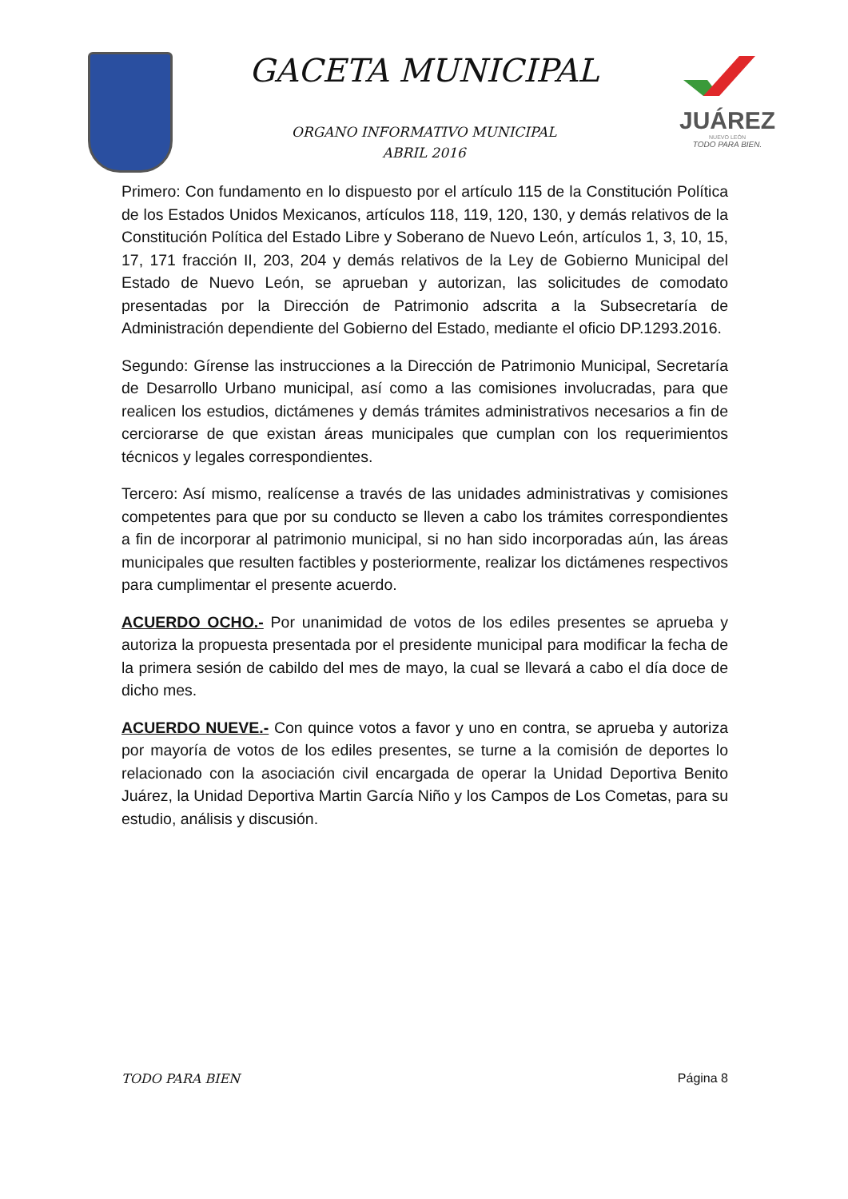GACETA MUNICIPAL
ORGANO INFORMATIVO MUNICIPAL
ABRIL 2016
JUÁREZ
NUEVO LEÓN
TODO PARA BIEN.
Primero: Con fundamento en lo dispuesto por el artículo 115 de la Constitución Política de los Estados Unidos Mexicanos, artículos 118, 119, 120, 130, y demás relativos de la Constitución Política del Estado Libre y Soberano de Nuevo León, artículos 1, 3, 10, 15, 17, 171 fracción II, 203, 204 y demás relativos de la Ley de Gobierno Municipal del Estado de Nuevo León, se aprueban y autorizan, las solicitudes de comodato presentadas por la Dirección de Patrimonio adscrita a la Subsecretaría de Administración dependiente del Gobierno del Estado, mediante el oficio DP.1293.2016.
Segundo: Gírense las instrucciones a la Dirección de Patrimonio Municipal, Secretaría de Desarrollo Urbano municipal, así como a las comisiones involucradas, para que realicen los estudios, dictámenes y demás trámites administrativos necesarios a fin de cerciorarse de que existan áreas municipales que cumplan con los requerimientos técnicos y legales correspondientes.
Tercero: Así mismo, realícense a través de las unidades administrativas y comisiones competentes para que por su conducto se lleven a cabo los trámites correspondientes a fin de incorporar al patrimonio municipal, si no han sido incorporadas aún, las áreas municipales que resulten factibles y posteriormente, realizar los dictámenes respectivos para cumplimentar el presente acuerdo.
ACUERDO OCHO.- Por unanimidad de votos de los ediles presentes se aprueba y autoriza la propuesta presentada por el presidente municipal para modificar la fecha de la primera sesión de cabildo del mes de mayo, la cual se llevará a cabo el día doce de dicho mes.
ACUERDO NUEVE.- Con quince votos a favor y uno en contra, se aprueba y autoriza por mayoría de votos de los ediles presentes, se turne a la comisión de deportes lo relacionado con la asociación civil encargada de operar la Unidad Deportiva Benito Juárez, la Unidad Deportiva Martin García Niño y los Campos de Los Cometas, para su estudio, análisis y discusión.
TODO PARA BIEN Página 8